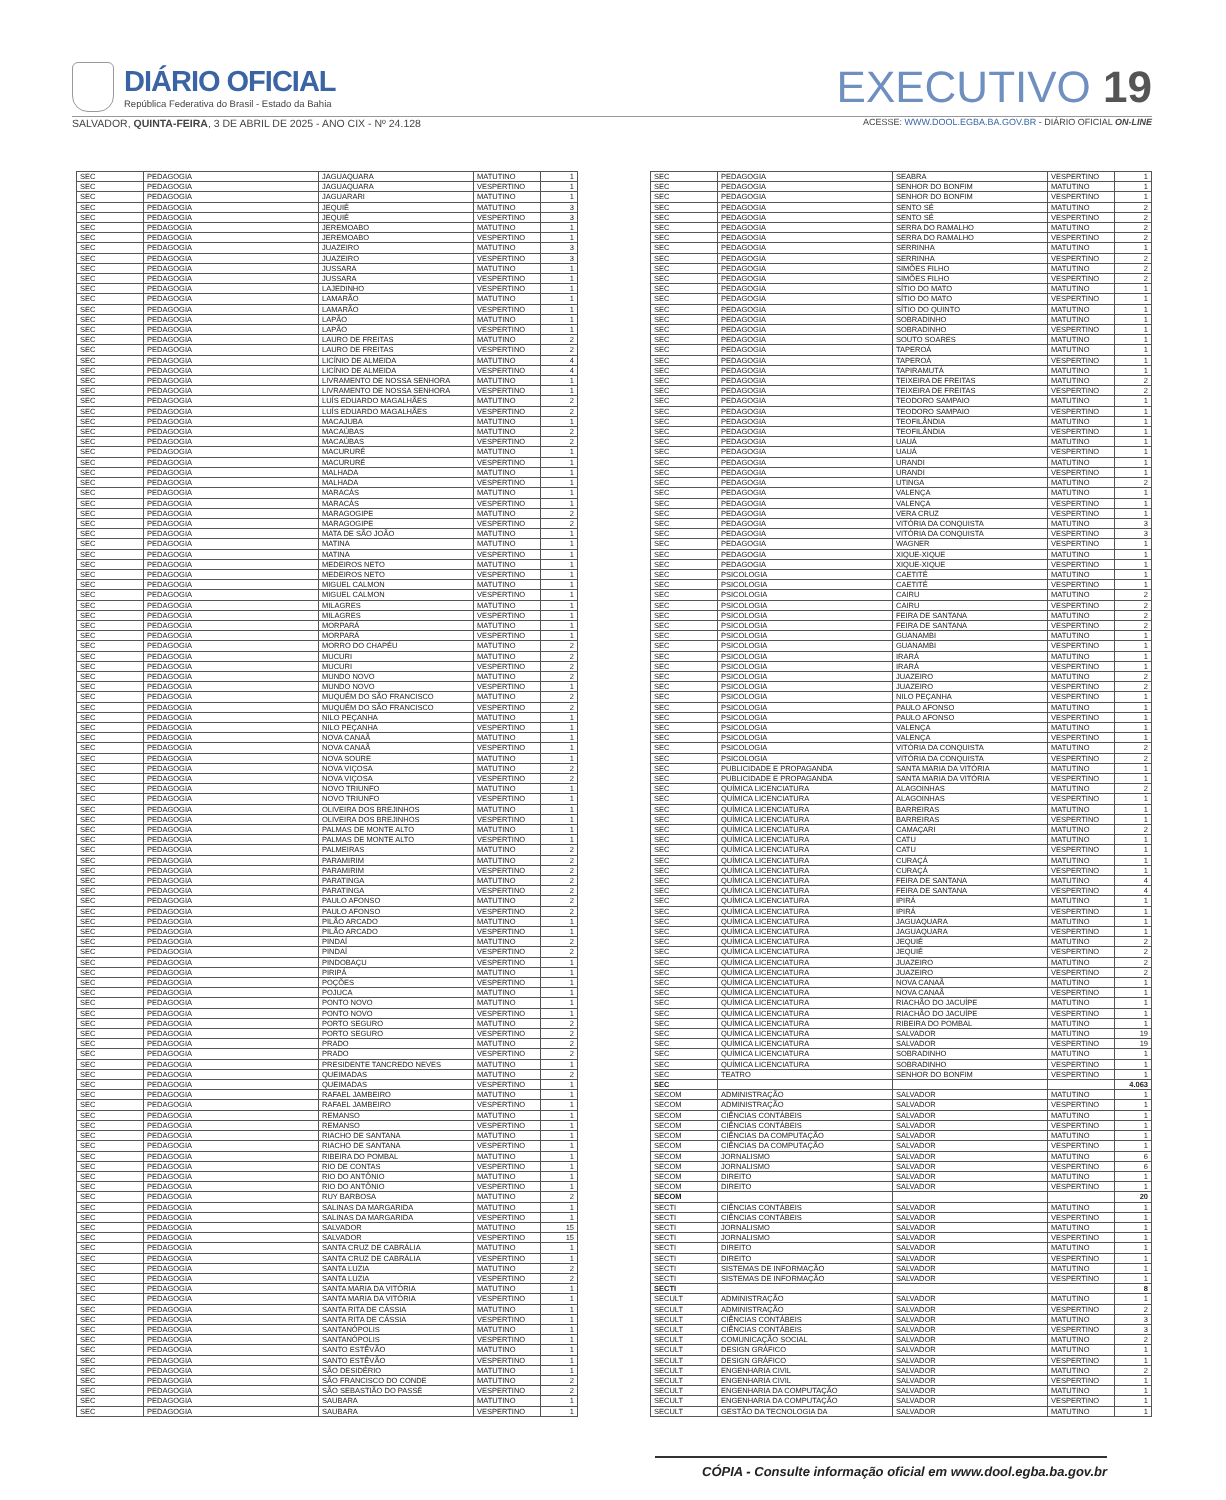DIÁRIO OFICIAL
República Federativa do Brasil - Estado da Bahia
EXECUTIVO 19
SALVADOR, QUINTA-FEIRA, 3 DE ABRIL DE 2025 - ANO CIX - Nº 24.128
ACESSE: WWW.DOOL.EGBA.BA.GOV.BR - DIÁRIO OFICIAL ON-LINE
| SEC | PEDAGOGIA | JAGUAQUARA | MATUTINO | 1 |
| SEC | PEDAGOGIA | JAGUAQUARA | VESPERTINO | 1 |
| SEC | PEDAGOGIA | JAGUARARI | MATUTINO | 1 |
| SEC | PEDAGOGIA | JEQUIÉ | MATUTINO | 3 |
| SEC | PEDAGOGIA | JEQUIÉ | VESPERTINO | 3 |
| SEC | PEDAGOGIA | JEREMOABO | MATUTINO | 1 |
| SEC | PEDAGOGIA | JEREMOABO | VESPERTINO | 1 |
| SEC | PEDAGOGIA | JUAZEIRO | MATUTINO | 3 |
| SEC | PEDAGOGIA | JUAZEIRO | VESPERTINO | 3 |
| SEC | PEDAGOGIA | JUSSARA | MATUTINO | 1 |
| SEC | PEDAGOGIA | JUSSARA | VESPERTINO | 1 |
| SEC | PEDAGOGIA | LAJEDINHO | VESPERTINO | 1 |
| SEC | PEDAGOGIA | LAMARÃO | MATUTINO | 1 |
| SEC | PEDAGOGIA | LAMARÃO | VESPERTINO | 1 |
| SEC | PEDAGOGIA | LAPÃO | MATUTINO | 1 |
| SEC | PEDAGOGIA | LAPÃO | VESPERTINO | 1 |
| SEC | PEDAGOGIA | LAURO DE FREITAS | MATUTINO | 2 |
| SEC | PEDAGOGIA | LAURO DE FREITAS | VESPERTINO | 2 |
| SEC | PEDAGOGIA | LICÍNIO DE ALMEIDA | MATUTINO | 4 |
| SEC | PEDAGOGIA | LICÍNIO DE ALMEIDA | VESPERTINO | 4 |
| SEC | PEDAGOGIA | LIVRAMENTO DE NOSSA SENHORA | MATUTINO | 1 |
| SEC | PEDAGOGIA | LIVRAMENTO DE NOSSA SENHORA | VESPERTINO | 1 |
| SEC | PEDAGOGIA | LUÍS EDUARDO MAGALHÃES | MATUTINO | 2 |
| SEC | PEDAGOGIA | LUÍS EDUARDO MAGALHÃES | VESPERTINO | 2 |
| SEC | PEDAGOGIA | MACAJUBA | MATUTINO | 1 |
| SEC | PEDAGOGIA | MACAÚBAS | MATUTINO | 2 |
| SEC | PEDAGOGIA | MACAÚBAS | VESPERTINO | 2 |
| SEC | PEDAGOGIA | MACURURÉ | MATUTINO | 1 |
| SEC | PEDAGOGIA | MACURURÉ | VESPERTINO | 1 |
| SEC | PEDAGOGIA | MALHADA | MATUTINO | 1 |
| SEC | PEDAGOGIA | MALHADA | VESPERTINO | 1 |
| SEC | PEDAGOGIA | MARACÁS | MATUTINO | 1 |
| SEC | PEDAGOGIA | MARACÁS | VESPERTINO | 1 |
| SEC | PEDAGOGIA | MARAGOGIPE | MATUTINO | 2 |
| SEC | PEDAGOGIA | MARAGOGIPE | VESPERTINO | 2 |
| SEC | PEDAGOGIA | MATA DE SÃO JOÃO | MATUTINO | 1 |
| SEC | PEDAGOGIA | MATINA | MATUTINO | 1 |
| SEC | PEDAGOGIA | MATINA | VESPERTINO | 1 |
| SEC | PEDAGOGIA | MEDEIROS NETO | MATUTINO | 1 |
| SEC | PEDAGOGIA | MEDEIROS NETO | VESPERTINO | 1 |
| SEC | PEDAGOGIA | MIGUEL CALMON | MATUTINO | 1 |
| SEC | PEDAGOGIA | MIGUEL CALMON | VESPERTINO | 1 |
| SEC | PEDAGOGIA | MILAGRES | MATUTINO | 1 |
| SEC | PEDAGOGIA | MILAGRES | VESPERTINO | 1 |
| SEC | PEDAGOGIA | MORPARÁ | MATUTINO | 1 |
| SEC | PEDAGOGIA | MORPARÁ | VESPERTINO | 1 |
| SEC | PEDAGOGIA | MORRO DO CHAPÉU | MATUTINO | 2 |
| SEC | PEDAGOGIA | MUCURI | MATUTINO | 2 |
| SEC | PEDAGOGIA | MUCURI | VESPERTINO | 2 |
| SEC | PEDAGOGIA | MUNDO NOVO | MATUTINO | 2 |
| SEC | PEDAGOGIA | MUNDO NOVO | VESPERTINO | 1 |
| SEC | PEDAGOGIA | MUQUÉM DO SÃO FRANCISCO | MATUTINO | 2 |
| SEC | PEDAGOGIA | MUQUÉM DO SÃO FRANCISCO | VESPERTINO | 2 |
| SEC | PEDAGOGIA | NILO PEÇANHA | MATUTINO | 1 |
| SEC | PEDAGOGIA | NILO PEÇANHA | VESPERTINO | 1 |
| SEC | PEDAGOGIA | NOVA CANAÃ | MATUTINO | 1 |
| SEC | PEDAGOGIA | NOVA CANAÃ | VESPERTINO | 1 |
| SEC | PEDAGOGIA | NOVA SOURE | MATUTINO | 1 |
| SEC | PEDAGOGIA | NOVA VIÇOSA | MATUTINO | 2 |
| SEC | PEDAGOGIA | NOVA VIÇOSA | VESPERTINO | 2 |
| SEC | PEDAGOGIA | NOVO TRIUNFO | MATUTINO | 1 |
| SEC | PEDAGOGIA | NOVO TRIUNFO | VESPERTINO | 1 |
| SEC | PEDAGOGIA | OLIVEIRA DOS BREJINHOS | MATUTINO | 1 |
| SEC | PEDAGOGIA | OLIVEIRA DOS BREJINHOS | VESPERTINO | 1 |
| SEC | PEDAGOGIA | PALMAS DE MONTE ALTO | MATUTINO | 1 |
| SEC | PEDAGOGIA | PALMAS DE MONTE ALTO | VESPERTINO | 1 |
| SEC | PEDAGOGIA | PALMEIRAS | MATUTINO | 2 |
| SEC | PEDAGOGIA | PARAMIRIM | MATUTINO | 2 |
| SEC | PEDAGOGIA | PARAMIRIM | VESPERTINO | 2 |
| SEC | PEDAGOGIA | PARATINGA | MATUTINO | 2 |
| SEC | PEDAGOGIA | PARATINGA | VESPERTINO | 2 |
| SEC | PEDAGOGIA | PAULO AFONSO | MATUTINO | 2 |
| SEC | PEDAGOGIA | PAULO AFONSO | VESPERTINO | 2 |
| SEC | PEDAGOGIA | PILÃO ARCADO | MATUTINO | 1 |
| SEC | PEDAGOGIA | PILÃO ARCADO | VESPERTINO | 1 |
| SEC | PEDAGOGIA | PINDAÍ | MATUTINO | 2 |
| SEC | PEDAGOGIA | PINDAÍ | VESPERTINO | 2 |
| SEC | PEDAGOGIA | PINDOBAÇU | VESPERTINO | 1 |
| SEC | PEDAGOGIA | PIRIPÁ | MATUTINO | 1 |
| SEC | PEDAGOGIA | POÇÕES | VESPERTINO | 1 |
| SEC | PEDAGOGIA | POJUCA | MATUTINO | 1 |
| SEC | PEDAGOGIA | PONTO NOVO | MATUTINO | 1 |
| SEC | PEDAGOGIA | PONTO NOVO | VESPERTINO | 1 |
| SEC | PEDAGOGIA | PORTO SEGURO | MATUTINO | 2 |
| SEC | PEDAGOGIA | PORTO SEGURO | VESPERTINO | 2 |
| SEC | PEDAGOGIA | PRADO | MATUTINO | 2 |
| SEC | PEDAGOGIA | PRADO | VESPERTINO | 2 |
| SEC | PEDAGOGIA | PRESIDENTE TANCREDO NEVES | MATUTINO | 1 |
| SEC | PEDAGOGIA | QUEIMADAS | MATUTINO | 2 |
| SEC | PEDAGOGIA | QUEIMADAS | VESPERTINO | 1 |
| SEC | PEDAGOGIA | RAFAEL JAMBEIRO | MATUTINO | 1 |
| SEC | PEDAGOGIA | RAFAEL JAMBEIRO | VESPERTINO | 1 |
| SEC | PEDAGOGIA | REMANSO | MATUTINO | 1 |
| SEC | PEDAGOGIA | REMANSO | VESPERTINO | 1 |
| SEC | PEDAGOGIA | RIACHO DE SANTANA | MATUTINO | 1 |
| SEC | PEDAGOGIA | RIACHO DE SANTANA | VESPERTINO | 1 |
| SEC | PEDAGOGIA | RIBEIRA DO POMBAL | MATUTINO | 1 |
| SEC | PEDAGOGIA | RIO DE CONTAS | VESPERTINO | 1 |
| SEC | PEDAGOGIA | RIO DO ANTÔNIO | MATUTINO | 1 |
| SEC | PEDAGOGIA | RIO DO ANTÔNIO | VESPERTINO | 1 |
| SEC | PEDAGOGIA | RUY BARBOSA | MATUTINO | 2 |
| SEC | PEDAGOGIA | SALINAS DA MARGARIDA | MATUTINO | 1 |
| SEC | PEDAGOGIA | SALINAS DA MARGARIDA | VESPERTINO | 1 |
| SEC | PEDAGOGIA | SALVADOR | MATUTINO | 15 |
| SEC | PEDAGOGIA | SALVADOR | VESPERTINO | 15 |
| SEC | PEDAGOGIA | SANTA CRUZ DE CABRÁLIA | MATUTINO | 1 |
| SEC | PEDAGOGIA | SANTA CRUZ DE CABRÁLIA | VESPERTINO | 1 |
| SEC | PEDAGOGIA | SANTA LUZIA | MATUTINO | 2 |
| SEC | PEDAGOGIA | SANTA LUZIA | VESPERTINO | 2 |
| SEC | PEDAGOGIA | SANTA MARIA DA VITÓRIA | MATUTINO | 1 |
| SEC | PEDAGOGIA | SANTA MARIA DA VITÓRIA | VESPERTINO | 1 |
| SEC | PEDAGOGIA | SANTA RITA DE CÁSSIA | MATUTINO | 1 |
| SEC | PEDAGOGIA | SANTA RITA DE CÁSSIA | VESPERTINO | 1 |
| SEC | PEDAGOGIA | SANTANÓPOLIS | MATUTINO | 1 |
| SEC | PEDAGOGIA | SANTANÓPOLIS | VESPERTINO | 1 |
| SEC | PEDAGOGIA | SANTO ESTÊVÃO | MATUTINO | 1 |
| SEC | PEDAGOGIA | SANTO ESTÊVÃO | VESPERTINO | 1 |
| SEC | PEDAGOGIA | SÃO DESIDÉRIO | MATUTINO | 1 |
| SEC | PEDAGOGIA | SÃO FRANCISCO DO CONDE | MATUTINO | 2 |
| SEC | PEDAGOGIA | SÃO SEBASTIÃO DO PASSÉ | VESPERTINO | 2 |
| SEC | PEDAGOGIA | SAUBARA | MATUTINO | 1 |
| SEC | PEDAGOGIA | SAUBARA | VESPERTINO | 1 |
| SEC | PEDAGOGIA | SEABRA | VESPERTINO | 1 |
| SEC | PEDAGOGIA | SENHOR DO BONFIM | MATUTINO | 1 |
| SEC | PEDAGOGIA | SENHOR DO BONFIM | VESPERTINO | 1 |
| SEC | PEDAGOGIA | SENTO SÉ | MATUTINO | 2 |
| SEC | PEDAGOGIA | SENTO SÉ | VESPERTINO | 2 |
| SEC | PEDAGOGIA | SERRA DO RAMALHO | MATUTINO | 2 |
| SEC | PEDAGOGIA | SERRA DO RAMALHO | VESPERTINO | 2 |
| SEC | PEDAGOGIA | SERRINHA | MATUTINO | 1 |
| SEC | PEDAGOGIA | SERRINHA | VESPERTINO | 2 |
| SEC | PEDAGOGIA | SIMÕES FILHO | MATUTINO | 2 |
| SEC | PEDAGOGIA | SIMÕES FILHO | VESPERTINO | 2 |
| SEC | PEDAGOGIA | SÍTIO DO MATO | MATUTINO | 1 |
| SEC | PEDAGOGIA | SÍTIO DO MATO | VESPERTINO | 1 |
| SEC | PEDAGOGIA | SÍTIO DO QUINTO | MATUTINO | 1 |
| SEC | PEDAGOGIA | SOBRADINHO | MATUTINO | 1 |
| SEC | PEDAGOGIA | SOBRADINHO | VESPERTINO | 1 |
| SEC | PEDAGOGIA | SOUTO SOARES | MATUTINO | 1 |
| SEC | PEDAGOGIA | TAPEROÁ | MATUTINO | 1 |
| SEC | PEDAGOGIA | TAPEROÁ | VESPERTINO | 1 |
| SEC | PEDAGOGIA | TAPIRAMUTÁ | MATUTINO | 1 |
| SEC | PEDAGOGIA | TEIXEIRA DE FREITAS | MATUTINO | 2 |
| SEC | PEDAGOGIA | TEIXEIRA DE FREITAS | VESPERTINO | 2 |
| SEC | PEDAGOGIA | TEODORO SAMPAIO | MATUTINO | 1 |
| SEC | PEDAGOGIA | TEODORO SAMPAIO | VESPERTINO | 1 |
| SEC | PEDAGOGIA | TEOFILÂNDIA | MATUTINO | 1 |
| SEC | PEDAGOGIA | TEOFILÂNDIA | VESPERTINO | 1 |
| SEC | PEDAGOGIA | UAUÁ | MATUTINO | 1 |
| SEC | PEDAGOGIA | UAUÁ | VESPERTINO | 1 |
| SEC | PEDAGOGIA | URANDI | MATUTINO | 1 |
| SEC | PEDAGOGIA | URANDI | VESPERTINO | 1 |
| SEC | PEDAGOGIA | UTINGA | MATUTINO | 2 |
| SEC | PEDAGOGIA | VALENÇA | MATUTINO | 1 |
| SEC | PEDAGOGIA | VALENÇA | VESPERTINO | 1 |
| SEC | PEDAGOGIA | VERA CRUZ | VESPERTINO | 1 |
| SEC | PEDAGOGIA | VITÓRIA DA CONQUISTA | MATUTINO | 3 |
| SEC | PEDAGOGIA | VITÓRIA DA CONQUISTA | VESPERTINO | 3 |
| SEC | PEDAGOGIA | WAGNER | VESPERTINO | 1 |
| SEC | PEDAGOGIA | XIQUE-XIQUE | MATUTINO | 1 |
| SEC | PEDAGOGIA | XIQUE-XIQUE | VESPERTINO | 1 |
| SEC | PSICOLOGIA | CAETITÉ | MATUTINO | 1 |
| SEC | PSICOLOGIA | CAETITÉ | VESPERTINO | 1 |
| SEC | PSICOLOGIA | CAIRU | MATUTINO | 2 |
| SEC | PSICOLOGIA | CAIRU | VESPERTINO | 2 |
| SEC | PSICOLOGIA | FEIRA DE SANTANA | MATUTINO | 2 |
| SEC | PSICOLOGIA | FEIRA DE SANTANA | VESPERTINO | 2 |
| SEC | PSICOLOGIA | GUANAMBI | MATUTINO | 1 |
| SEC | PSICOLOGIA | GUANAMBI | VESPERTINO | 1 |
| SEC | PSICOLOGIA | IRARÁ | MATUTINO | 1 |
| SEC | PSICOLOGIA | IRARÁ | VESPERTINO | 1 |
| SEC | PSICOLOGIA | JUAZEIRO | MATUTINO | 2 |
| SEC | PSICOLOGIA | JUAZEIRO | VESPERTINO | 2 |
| SEC | PSICOLOGIA | NILO PEÇANHA | VESPERTINO | 1 |
| SEC | PSICOLOGIA | PAULO AFONSO | MATUTINO | 1 |
| SEC | PSICOLOGIA | PAULO AFONSO | VESPERTINO | 1 |
| SEC | PSICOLOGIA | VALENÇA | MATUTINO | 1 |
| SEC | PSICOLOGIA | VALENÇA | VESPERTINO | 1 |
| SEC | PSICOLOGIA | VITÓRIA DA CONQUISTA | MATUTINO | 2 |
| SEC | PSICOLOGIA | VITÓRIA DA CONQUISTA | VESPERTINO | 2 |
| SEC | PUBLICIDADE E PROPAGANDA | SANTA MARIA DA VITÓRIA | MATUTINO | 1 |
| SEC | PUBLICIDADE E PROPAGANDA | SANTA MARIA DA VITÓRIA | VESPERTINO | 1 |
| SEC | QUÍMICA LICENCIATURA | ALAGOINHAS | MATUTINO | 2 |
| SEC | QUÍMICA LICENCIATURA | ALAGOINHAS | VESPERTINO | 1 |
| SEC | QUÍMICA LICENCIATURA | BARREIRAS | MATUTINO | 1 |
| SEC | QUÍMICA LICENCIATURA | BARREIRAS | VESPERTINO | 1 |
| SEC | QUÍMICA LICENCIATURA | CAMAÇARI | MATUTINO | 2 |
| SEC | QUÍMICA LICENCIATURA | CATU | MATUTINO | 1 |
| SEC | QUÍMICA LICENCIATURA | CATU | VESPERTINO | 1 |
| SEC | QUÍMICA LICENCIATURA | CURAÇÁ | MATUTINO | 1 |
| SEC | QUÍMICA LICENCIATURA | CURAÇÁ | VESPERTINO | 1 |
| SEC | QUÍMICA LICENCIATURA | FEIRA DE SANTANA | MATUTINO | 4 |
| SEC | QUÍMICA LICENCIATURA | FEIRA DE SANTANA | VESPERTINO | 4 |
| SEC | QUÍMICA LICENCIATURA | IPIRÁ | MATUTINO | 1 |
| SEC | QUÍMICA LICENCIATURA | IPIRÁ | VESPERTINO | 1 |
| SEC | QUÍMICA LICENCIATURA | JAGUAQUARA | MATUTINO | 1 |
| SEC | QUÍMICA LICENCIATURA | JAGUAQUARA | VESPERTINO | 1 |
| SEC | QUÍMICA LICENCIATURA | JEQUIÉ | MATUTINO | 2 |
| SEC | QUÍMICA LICENCIATURA | JEQUIÉ | VESPERTINO | 2 |
| SEC | QUÍMICA LICENCIATURA | JUAZEIRO | MATUTINO | 2 |
| SEC | QUÍMICA LICENCIATURA | JUAZEIRO | VESPERTINO | 2 |
| SEC | QUÍMICA LICENCIATURA | NOVA CANAÃ | MATUTINO | 1 |
| SEC | QUÍMICA LICENCIATURA | NOVA CANAÃ | VESPERTINO | 1 |
| SEC | QUÍMICA LICENCIATURA | RIACHÃO DO JACUÍPE | MATUTINO | 1 |
| SEC | QUÍMICA LICENCIATURA | RIACHÃO DO JACUÍPE | VESPERTINO | 1 |
| SEC | QUÍMICA LICENCIATURA | RIBEIRA DO POMBAL | MATUTINO | 1 |
| SEC | QUÍMICA LICENCIATURA | SALVADOR | MATUTINO | 19 |
| SEC | QUÍMICA LICENCIATURA | SALVADOR | VESPERTINO | 19 |
| SEC | QUÍMICA LICENCIATURA | SOBRADINHO | MATUTINO | 1 |
| SEC | QUÍMICA LICENCIATURA | SOBRADINHO | VESPERTINO | 1 |
| SEC | TEATRO | SENHOR DO BONFIM | VESPERTINO | 1 |
| SEC | | | | 4.063 |
| SECOM | ADMINISTRAÇÃO | SALVADOR | MATUTINO | 1 |
| SECOM | ADMINISTRAÇÃO | SALVADOR | VESPERTINO | 1 |
| SECOM | CIÊNCIAS CONTÁBEIS | SALVADOR | MATUTINO | 1 |
| SECOM | CIÊNCIAS CONTÁBEIS | SALVADOR | VESPERTINO | 1 |
| SECOM | CIÊNCIAS DA COMPUTAÇÃO | SALVADOR | MATUTINO | 1 |
| SECOM | CIÊNCIAS DA COMPUTAÇÃO | SALVADOR | VESPERTINO | 1 |
| SECOM | JORNALISMO | SALVADOR | MATUTINO | 6 |
| SECOM | JORNALISMO | SALVADOR | VESPERTINO | 6 |
| SECOM | DIREITO | SALVADOR | MATUTINO | 1 |
| SECOM | DIREITO | SALVADOR | VESPERTINO | 1 |
| SECOM | | | | 20 |
| SECTI | CIÊNCIAS CONTÁBEIS | SALVADOR | MATUTINO | 1 |
| SECTI | CIÊNCIAS CONTÁBEIS | SALVADOR | VESPERTINO | 1 |
| SECTI | JORNALISMO | SALVADOR | MATUTINO | 1 |
| SECTI | JORNALISMO | SALVADOR | VESPERTINO | 1 |
| SECTI | DIREITO | SALVADOR | MATUTINO | 1 |
| SECTI | DIREITO | SALVADOR | VESPERTINO | 1 |
| SECTI | SISTEMAS DE INFORMAÇÃO | SALVADOR | MATUTINO | 1 |
| SECTI | SISTEMAS DE INFORMAÇÃO | SALVADOR | VESPERTINO | 1 |
| SECTI | | | | 8 |
| SECULT | ADMINISTRAÇÃO | SALVADOR | MATUTINO | 1 |
| SECULT | ADMINISTRAÇÃO | SALVADOR | VESPERTINO | 2 |
| SECULT | CIÊNCIAS CONTÁBEIS | SALVADOR | MATUTINO | 3 |
| SECULT | CIÊNCIAS CONTÁBEIS | SALVADOR | VESPERTINO | 3 |
| SECULT | COMUNICAÇÃO SOCIAL | SALVADOR | MATUTINO | 2 |
| SECULT | DESIGN GRÁFICO | SALVADOR | MATUTINO | 1 |
| SECULT | DESIGN GRÁFICO | SALVADOR | VESPERTINO | 1 |
| SECULT | ENGENHARIA CIVIL | SALVADOR | MATUTINO | 2 |
| SECULT | ENGENHARIA CIVIL | SALVADOR | VESPERTINO | 1 |
| SECULT | ENGENHARIA DA COMPUTAÇÃO | SALVADOR | MATUTINO | 1 |
| SECULT | ENGENHARIA DA COMPUTAÇÃO | SALVADOR | VESPERTINO | 1 |
| SECULT | GESTÃO DA TECNOLOGIA DA | SALVADOR | MATUTINO | 1 |
CÓPIA - Consulte informação oficial em www.dool.egba.ba.gov.br